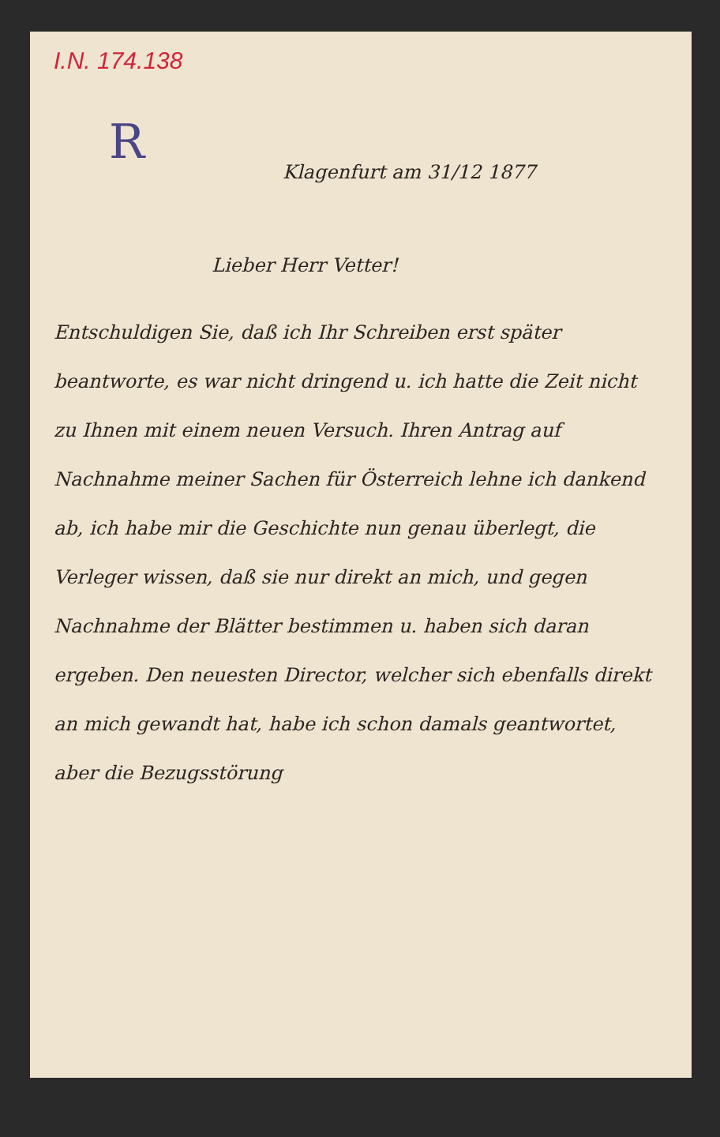I.N. 174.138
R
Klagenfurt am 31/12 1877
Lieber Herr Vetter!
Entschuldigen Sie, daß ich Ihr Schreiben erst später beantworte, es war nicht dringend u. ich hatte die Zeit nicht zu Ihnen mit einem neuen Versuch. Ihren Antrag auf Nachnahme meiner Sachen für Österreich lehne ich dankend ab, ich habe mir die Geschichte nun genau überlegt, die Verleger wissen, daß sie nur direkt an mich, und gegen Nachnahme der Blätter bestimmen u. haben sich daran ergeben. Den neuesten Director, welcher sich ebenfalls direkt an mich gewandt hat, habe ich schon damals geantwortet, aber die Bezugsstörung